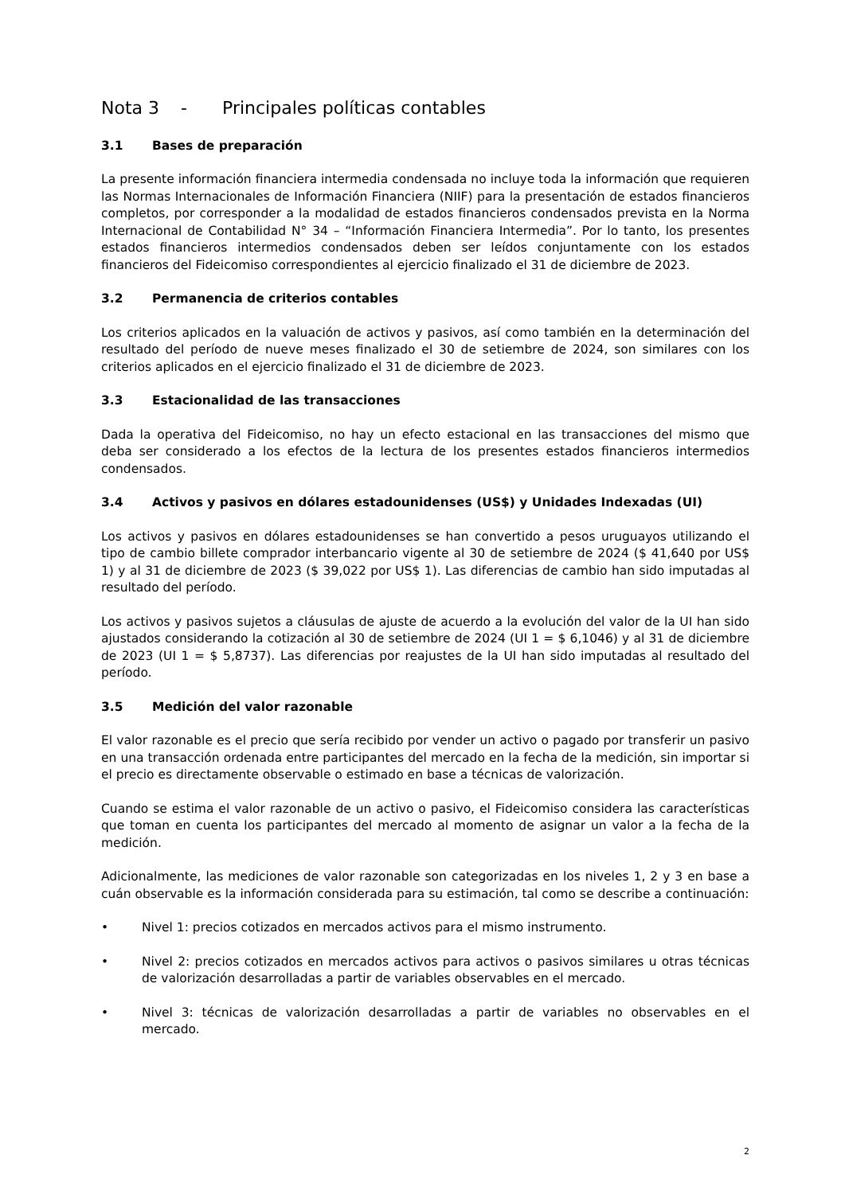Nota 3 - Principales políticas contables
3.1 Bases de preparación
La presente información financiera intermedia condensada no incluye toda la información que requieren las Normas Internacionales de Información Financiera (NIIF) para la presentación de estados financieros completos, por corresponder a la modalidad de estados financieros condensados prevista en la Norma Internacional de Contabilidad N° 34 – “Información Financiera Intermedia”. Por lo tanto, los presentes estados financieros intermedios condensados deben ser leídos conjuntamente con los estados financieros del Fideicomiso correspondientes al ejercicio finalizado el 31 de diciembre de 2023.
3.2 Permanencia de criterios contables
Los criterios aplicados en la valuación de activos y pasivos, así como también en la determinación del resultado del período de nueve meses finalizado el 30 de setiembre de 2024, son similares con los criterios aplicados en el ejercicio finalizado el 31 de diciembre de 2023.
3.3 Estacionalidad de las transacciones
Dada la operativa del Fideicomiso, no hay un efecto estacional en las transacciones del mismo que deba ser considerado a los efectos de la lectura de los presentes estados financieros intermedios condensados.
3.4 Activos y pasivos en dólares estadounidenses (US$) y Unidades Indexadas (UI)
Los activos y pasivos en dólares estadounidenses se han convertido a pesos uruguayos utilizando el tipo de cambio billete comprador interbancario vigente al 30 de setiembre de 2024 ($ 41,640 por US$ 1) y al 31 de diciembre de 2023 ($ 39,022 por US$ 1). Las diferencias de cambio han sido imputadas al resultado del período.
Los activos y pasivos sujetos a cláusulas de ajuste de acuerdo a la evolución del valor de la UI han sido ajustados considerando la cotización al 30 de setiembre de 2024 (UI 1 = $ 6,1046) y al 31 de diciembre de 2023 (UI 1 = $ 5,8737). Las diferencias por reajustes de la UI han sido imputadas al resultado del período.
3.5 Medición del valor razonable
El valor razonable es el precio que sería recibido por vender un activo o pagado por transferir un pasivo en una transacción ordenada entre participantes del mercado en la fecha de la medición, sin importar si el precio es directamente observable o estimado en base a técnicas de valorización.
Cuando se estima el valor razonable de un activo o pasivo, el Fideicomiso considera las características que toman en cuenta los participantes del mercado al momento de asignar un valor a la fecha de la medición.
Adicionalmente, las mediciones de valor razonable son categorizadas en los niveles 1, 2 y 3 en base a cuán observable es la información considerada para su estimación, tal como se describe a continuación:
• Nivel 1: precios cotizados en mercados activos para el mismo instrumento.
• Nivel 2: precios cotizados en mercados activos para activos o pasivos similares u otras técnicas de valorización desarrolladas a partir de variables observables en el mercado.
• Nivel 3: técnicas de valorización desarrolladas a partir de variables no observables en el mercado.
2